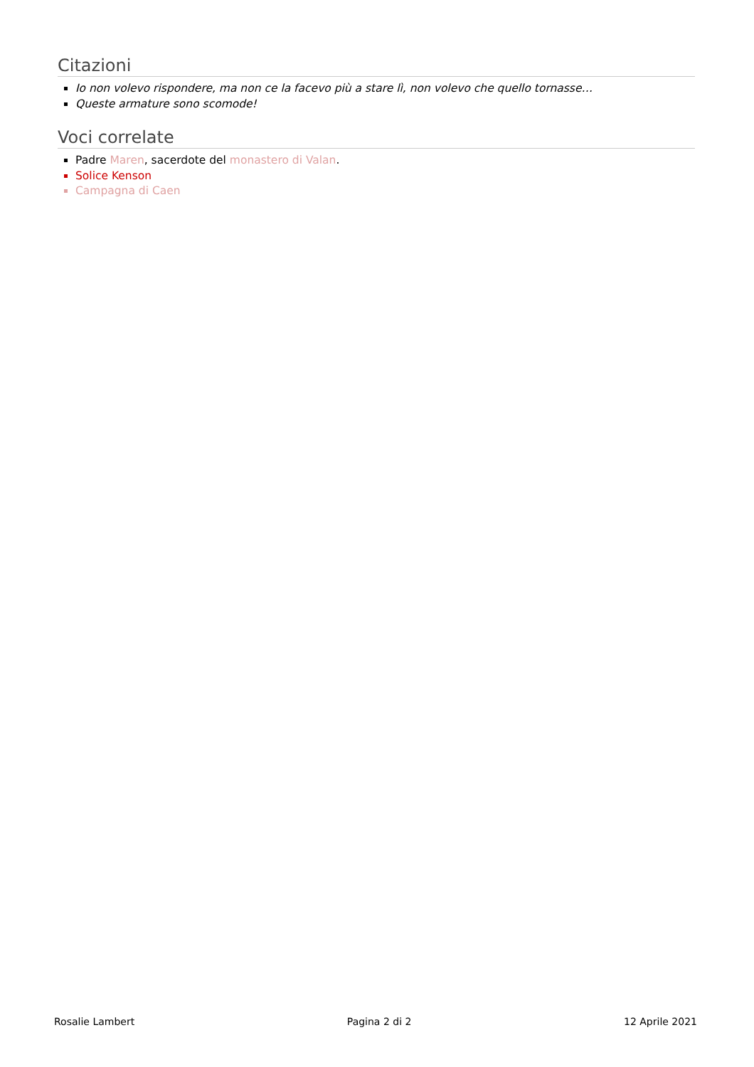Citazioni
Io non volevo rispondere, ma non ce la facevo più a stare lì, non volevo che quello tornasse…
Queste armature sono scomode!
Voci correlate
Padre Maren, sacerdote del monastero di Valan.
Solice Kenson
Campagna di Caen
Rosalie Lambert Pagina 2 di 2 12 Aprile 2021